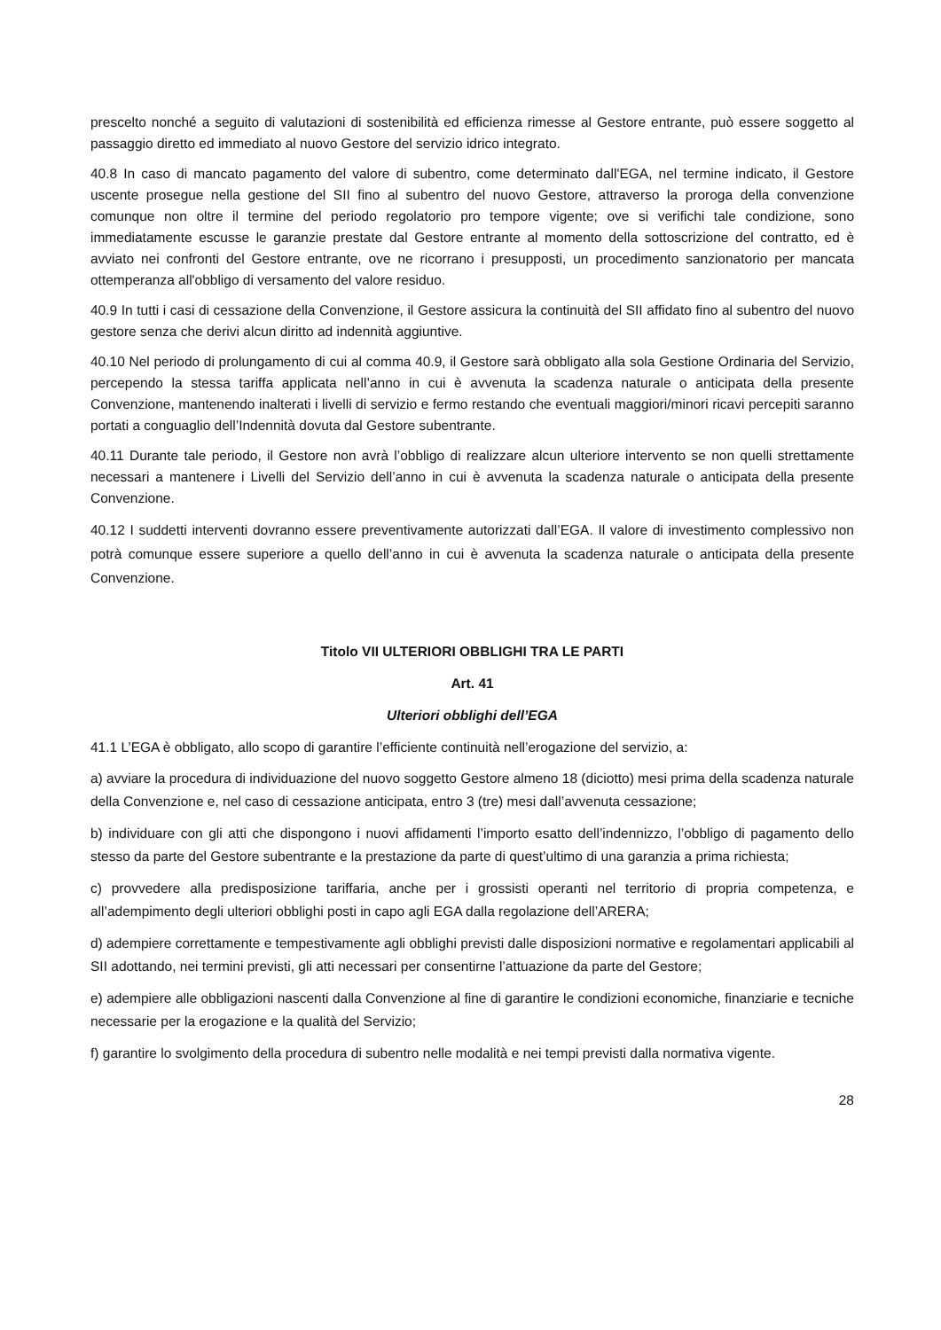prescelto nonché a seguito di valutazioni di sostenibilità ed efficienza rimesse al Gestore entrante, può essere soggetto al passaggio diretto ed immediato al nuovo Gestore del servizio idrico integrato.
40.8 In caso di mancato pagamento del valore di subentro, come determinato dall'EGA, nel termine indicato, il Gestore uscente prosegue nella gestione del SII fino al subentro del nuovo Gestore, attraverso la proroga della convenzione comunque non oltre il termine del periodo regolatorio pro tempore vigente; ove si verifichi tale condizione, sono immediatamente escusse le garanzie prestate dal Gestore entrante al momento della sottoscrizione del contratto, ed è avviato nei confronti del Gestore entrante, ove ne ricorrano i presupposti, un procedimento sanzionatorio per mancata ottemperanza all'obbligo di versamento del valore residuo.
40.9 In tutti i casi di cessazione della Convenzione, il Gestore assicura la continuità del SII affidato fino al subentro del nuovo gestore senza che derivi alcun diritto ad indennità aggiuntive.
40.10 Nel periodo di prolungamento di cui al comma 40.9, il Gestore sarà obbligato alla sola Gestione Ordinaria del Servizio, percependo la stessa tariffa applicata nell’anno in cui è avvenuta la scadenza naturale o anticipata della presente Convenzione, mantenendo inalterati i livelli di servizio e fermo restando che eventuali maggiori/minori ricavi percepiti saranno portati a conguaglio dell’Indennità dovuta dal Gestore subentrante.
40.11 Durante tale periodo, il Gestore non avrà l’obbligo di realizzare alcun ulteriore intervento se non quelli strettamente necessari a mantenere i Livelli del Servizio dell’anno in cui è avvenuta la scadenza naturale o anticipata della presente Convenzione.
40.12 I suddetti interventi dovranno essere preventivamente autorizzati dall’EGA. Il valore di investimento complessivo non potrà comunque essere superiore a quello dell’anno in cui è avvenuta la scadenza naturale o anticipata della presente Convenzione.
Titolo VII ULTERIORI OBBLIGHI TRA LE PARTI
Art. 41
Ulteriori obblighi dell’EGA
41.1 L’EGA è obbligato, allo scopo di garantire l’efficiente continuità nell’erogazione del servizio, a:
a) avviare la procedura di individuazione del nuovo soggetto Gestore almeno 18 (diciotto) mesi prima della scadenza naturale della Convenzione e, nel caso di cessazione anticipata, entro 3 (tre) mesi dall’avvenuta cessazione;
b) individuare con gli atti che dispongono i nuovi affidamenti l’importo esatto dell’indennizzo, l’obbligo di pagamento dello stesso da parte del Gestore subentrante e la prestazione da parte di quest’ultimo di una garanzia a prima richiesta;
c) provvedere alla predisposizione tariffaria, anche per i grossisti operanti nel territorio di propria competenza, e all’adempimento degli ulteriori obblighi posti in capo agli EGA dalla regolazione dell’ARERA;
d) adempiere correttamente e tempestivamente agli obblighi previsti dalle disposizioni normative e regolamentari applicabili al SII adottando, nei termini previsti, gli atti necessari per consentirne l’attuazione da parte del Gestore;
e) adempiere alle obbligazioni nascenti dalla Convenzione al fine di garantire le condizioni economiche, finanziarie e tecniche necessarie per la erogazione e la qualità del Servizio;
f) garantire lo svolgimento della procedura di subentro nelle modalità e nei tempi previsti dalla normativa vigente.
28